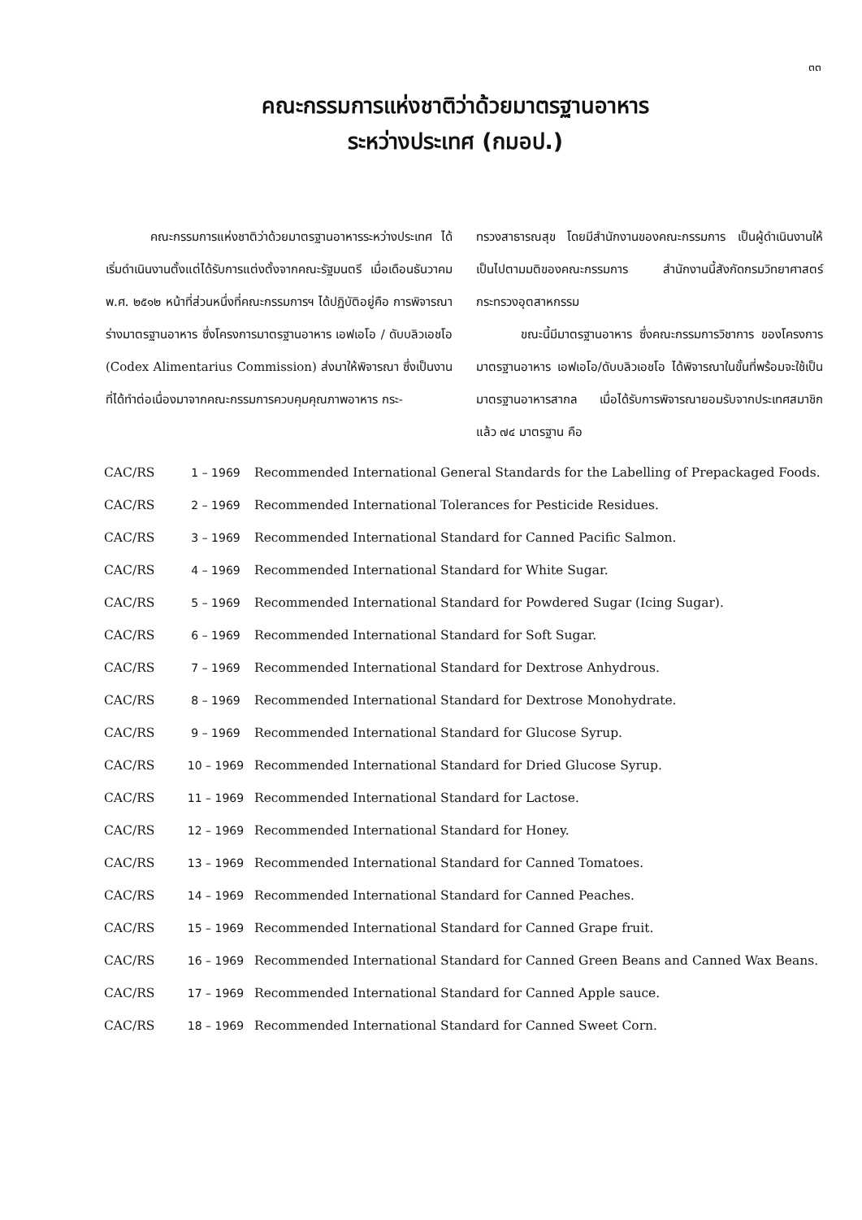๓๓
คณะกรรมการแห่งชาติว่าด้วยมาตรฐานอาหาร
ระหว่างประเทศ (กมอป.)
คณะกรรมการแห่งชาติว่าด้วยมาตรฐานอาหารระหว่างประเทศ ได้เริ่มดำเนินงานตั้งแต่ได้รับการแต่งตั้งจากคณะรัฐมนตรี เมื่อเดือนธันวาคม พ.ศ. ๒๕๑๒ หน้าที่ส่วนหนึ่งที่คณะกรรมการฯ ได้ปฏิบัติอยู่คือ การพิจารณาร่างมาตรฐานอาหาร ซึ่งโครงการมาตรฐานอาหาร เอฟเอโอ / ดับบลิวเอชโอ (Codex Alimentarius Commission) ส่งมาให้พิจารณา ซึ่งเป็นงานที่ได้ทำต่อเนื่องมาจากคณะกรรมการควบคุมคุณภาพอาหาร กระ-
ทรวงสาธารณสุข โดยมีสำนักงานของคณะกรรมการ เป็นผู้ดำเนินงานให้เป็นไปตามมติของคณะกรรมการ สำนักงานนี้สังกัดกรมวิทยาศาสตร์ กระทรวงอุตสาหกรรม
ขณะนี้มีมาตรฐานอาหาร ซึ่งคณะกรรมการวิชาการ ของโครงการมาตรฐานอาหาร เอฟเอโอ/ดับบลิวเอชโอ ได้พิจารณาในขั้นที่พร้อมจะใช้เป็นมาตรฐานอาหารสากล เมื่อได้รับการพิจารณายอมรับจากประเทศสมาชิกแล้ว ๗๔ มาตรฐาน คือ
CAC/RS 1 – 1969 Recommended International General Standards for the Labelling of Prepackaged Foods.
CAC/RS 2 – 1969 Recommended International Tolerances for Pesticide Residues.
CAC/RS 3 – 1969 Recommended International Standard for Canned Pacific Salmon.
CAC/RS 4 – 1969 Recommended International Standard for White Sugar.
CAC/RS 5 – 1969 Recommended International Standard for Powdered Sugar (Icing Sugar).
CAC/RS 6 – 1969 Recommended International Standard for Soft Sugar.
CAC/RS 7 – 1969 Recommended International Standard for Dextrose Anhydrous.
CAC/RS 8 – 1969 Recommended International Standard for Dextrose Monohydrate.
CAC/RS 9 – 1969 Recommended International Standard for Glucose Syrup.
CAC/RS 10 – 1969 Recommended International Standard for Dried Glucose Syrup.
CAC/RS 11 – 1969 Recommended International Standard for Lactose.
CAC/RS 12 – 1969 Recommended International Standard for Honey.
CAC/RS 13 – 1969 Recommended International Standard for Canned Tomatoes.
CAC/RS 14 – 1969 Recommended International Standard for Canned Peaches.
CAC/RS 15 – 1969 Recommended International Standard for Canned Grape fruit.
CAC/RS 16 – 1969 Recommended International Standard for Canned Green Beans and Canned Wax Beans.
CAC/RS 17 – 1969 Recommended International Standard for Canned Apple sauce.
CAC/RS 18 – 1969 Recommended International Standard for Canned Sweet Corn.